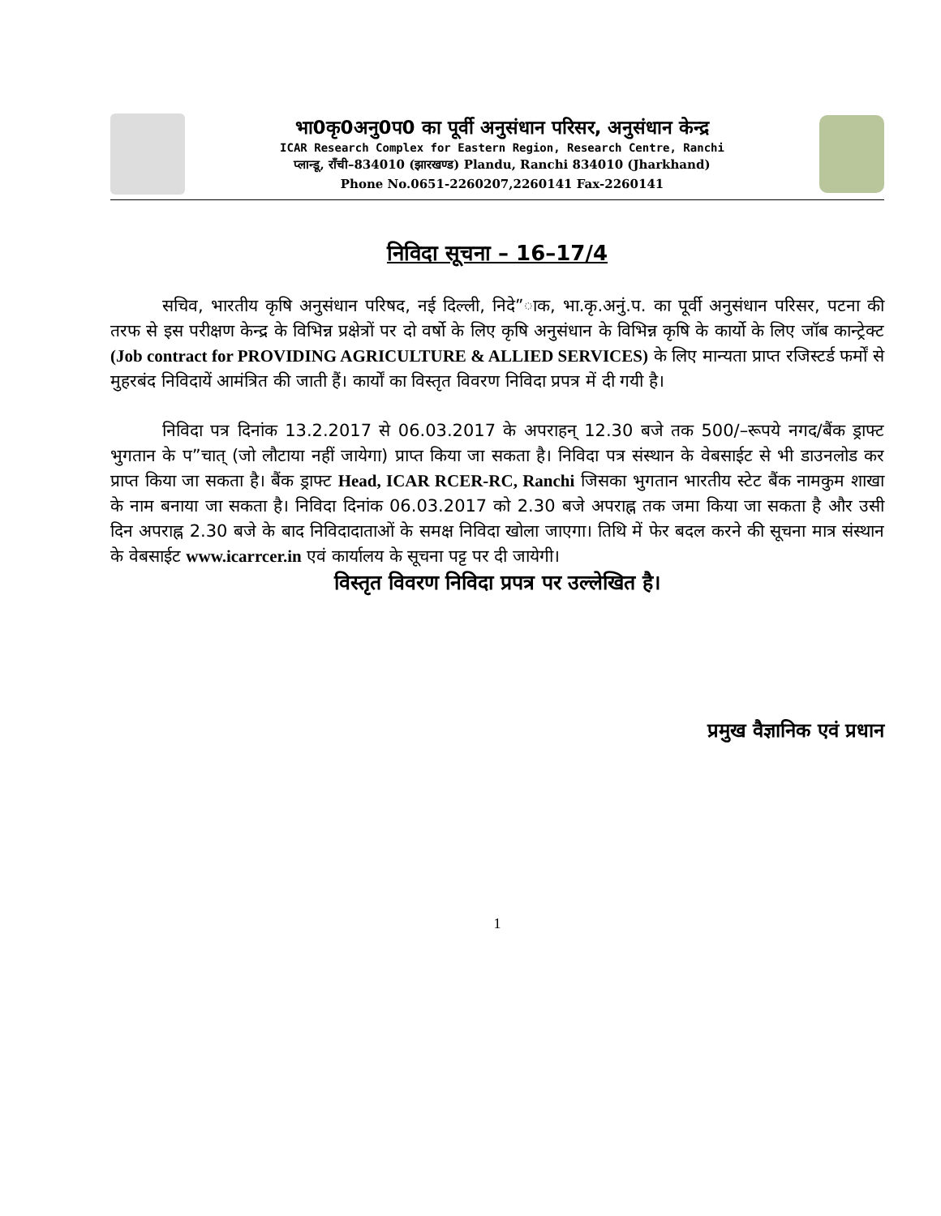भा0कृ0अनु0प0 का पूर्वी अनुसंधान परिसर, अनुसंधान केन्द्र
ICAR Research Complex for Eastern Region, Research Centre, Ranchi
प्लान्डू, राँची–834010 (झारखण्ड) Plandu, Ranchi 834010 (Jharkhand)
Phone No.0651-2260207,2260141 Fax-2260141
निविदा सूचना – 16–17/4
सचिव, भारतीय कृषि अनुसंधान परिषद, नई दिल्ली, निदे”ाक, भा.कृ.अनुं.प. का पूर्वी अनुसंधान परिसर, पटना की तरफ से इस परीक्षण केन्द्र के विभिन्न प्रक्षेत्रों पर दो वर्षो के लिए कृषि अनुसंधान के विभिन्न कृषि के कार्यो के लिए जॉब कान्ट्रेक्ट (Job contract for PROVIDING AGRICULTURE & ALLIED SERVICES) के लिए मान्यता प्राप्त रजिस्टर्ड फर्मों से मुहरबंद निविदायें आमंत्रित की जाती हैं। कार्यों का विस्तृत विवरण निविदा प्रपत्र में दी गयी है।
निविदा पत्र दिनांक 13.2.2017 से 06.03.2017 के अपराहन् 12.30 बजे तक 500/–रूपये नगद/बैंक ड्राफ्ट भुगतान के प”चात् (जो लौटाया नहीं जायेगा) प्राप्त किया जा सकता है। निविदा पत्र संस्थान के वेबसाईट से भी डाउनलोड कर प्राप्त किया जा सकता है। बैंक ड्राफ्ट Head, ICAR RCER-RC, Ranchi जिसका भुगतान भारतीय स्टेट बैंक नामकुम शाखा के नाम बनाया जा सकता है। निविदा दिनांक 06.03.2017 को 2.30 बजे अपराह्न तक जमा किया जा सकता है और उसी दिन अपराह्न 2.30 बजे के बाद निविदादाताओं के समक्ष निविदा खोला जाएगा। तिथि में फेर बदल करने की सूचना मात्र संस्थान के वेबसाईट www.icarrcer.in एवं कार्यालय के सूचना पट्ट पर दी जायेगी।
विस्तृत विवरण निविदा प्रपत्र पर उल्लेखित है।
प्रमुख वैज्ञानिक एवं प्रधान
1